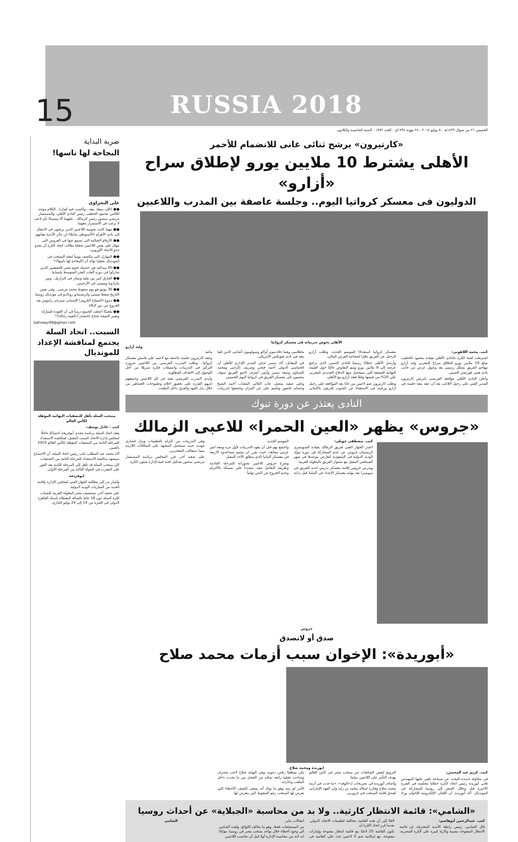RUSSIA 2018
15
الخميس ٢١ من شوال ١٤٣٩هـ - ٥ يوليو ٢٠١٨ - ٢٨ بؤونة ١٧٣٤ق - العدد ١٧٩٢ - السنة الخامسة والثلاثون
«كارتيرون» يرشح ثنائى غانى للانضمام للأحمر
الأهلى يشترط 10 ملايين يورو لإطلاق سراح «أزارو»
الدوليون فى معسكر كرواتيا اليوم.. وجلسة عاصفة بين المدرب واللاعبين
الأهلى يخوض تدريباته فى معسكر كرواتيا
وليد أزارو
كتب. محمد اللاهونى:
اشترطت لجنة الكرة بالنادى الأهلى بقيادة محمود الخطيب مبلغ 10 ملايين يورو لإطلاق سراح المغربى وليد أزارو مهاجم الفريق بشكل رسمى بعد وصول عرض من جانب نادى هيبى فورتشن الصينى.
وأعلن النادى الأهلى موافقة الفرنسى باتريس كارتيرون المدير الفنى على رحيل اللاعب بعد أن عقد معه جلسة فى معسكر كرواتيا استعدادًا للموسم الجديد، وطلب أزارو الرحيل عن الفريق نظرًا لضخامة العرض المالى.
وأرسل الأهلى خطابًا رسميًا للنادى الصينى الذى تراجع عرضه إلى 8 ملايين يورو ويتم التفاوض حاليًا حول القيمة النهائية للصفقة التى سيحصل منها الدفاع الجديدى المغربى على 20% من قيمتها وفقًا لعقد أزارو مع الأهلى.
وطلب كارتيرون ضم لاعبين من غانا بعد الموافقة على رحيل أزارو ورغبته فى الاستغناء عن الجنوب إفريقى باكامانى ماهلامبى وهما جلادسون أواكو وسولومون أشانتى الذين لعبا معه فى نادى فيونكس الأمريكى.
فى المقابل، أكد سمير عدلى المدير الإدارى للأهلى أن الخماسى الدولى أحمد فتحى وشريف إكرامى ومحمد الشناوى وسعد سمير وأيمن أشرف لاعبو الفريق سوف ينضمون إلى معسكر الفريق فى كرواتيا اليوم الخميس.
وعلى صعيد متصل، غاب الثلاثى المصاب أحمد الشيخ وحسام عاشور وباسم على عن المران وخضعوا لتدريبات مائية.
وعقد كارتيرون جلسة عاصفة مع لاعبيه على هامش معسكر كرواتيا.. وطلب المدرب الفرنسى من اللاعبين ضرورة التركيز فى التدريبات واستيعاب فكره سريعًا من أجل الوصول إلى الاهداف المطلوبة.
وأبدى المدرب الفرنسى ثقته فى كل اللاعبين وجميعهم لديهم القدرة على تحقيق احلام وطموحات الجماهير من خلال بذل الجهد والعرق داخل الملعب.
النادى يعتذر عن دورة تبوك
«جروس» يظهر «العين الحمرا» للاعبى الزمالك
كتب. مصطفى جويلى:
اعتذر الجهاز الفنى لفريق الزمالك بقيادة السويسرى كريستيان جروس عن عدم المشاركة فى دورة تبوك الودية الدولية فى السعودية لتعارض موعدها فى شهر أغسطس المقبل مع مشوار الفريق بالبطولة العربية.
ويدرس جروس إقامة معسكر تدريبي جديد للفريق فى سويسرا بعد نهاية معسكر الإعداد فى ألمانيا قبل بداية الموسم الجديد.
واجتمع بهم قبل أن يقود التدريبات لأول مرة ومعه امير عزمي مجاهد، حيث تقرر ان ينضم مساعدوه الاربعة في معسكر ألمانيا الذي ينطلق الأحد المقبل.
وشرح جروس للاعبين تصوراته للمرحلة القادمة وطريقة التعامل معه، مشدداً على تمسكه بالالتزام وعدم الخروج عن النص نهائياً.
وفى التدريبات من التزام بالتعليمات وبذل قصارى جهده، حيث سيحصل المجتهد على المكافآت اللازمة بينما سيعاقب المقصرين.
على صعيد آخر، قرر المجلس برئاسة المستشار مرتضى منصور تشكيل لجنة فنية لإدارة شئون الكرة.
جروس
صدق أو لاتصدق
«أبوريدة»: الإخوان سبب أزمات محمد صلاح
ابوريدة ومحمد صلاح
كتب. كريم عبد المحسن:
فى محاولة جديدة للبحث عن شماعة يلقى عليها المهندس هانى أبوريدة رئيس اتحاد الكرة خطايا مجلسه فى الفترة الأخيرة قبل وخلال السفر إلى روسيا للمشاركة فى المونديال، أكد أبوريدة، أن اللجان الإلكترونية للإخوان وراء الترويج لبعض الشائعات عن منتخب مصر فى كأس العالم بهدف التأثير على اللاعبين سلبيًا.
وأضاف أبوريدة فى تصريحات لـ«الوفد»: «ما حدث فى أزمة محمد صلاح وفكرة امتلاك محمد بن زايد ولى العهد الإماراتى لفندق إقامة المنتخب فى جروزنى.
يكن منطقيًا رفض دعوته، وفى النهاية صلاح لاعب محترف وصاحب عقلية رائعة تمكنه من الفصل بين ما يحدث داخل الملعب وخارجه.
الأمر لم ينته وهو ما يؤكد أنه يسعى لكشف الأخطاء التى تعرض لها المنتخب رغم الضغوط التى يتعرض لها.
«الشامي»: قائمة الانتظار كارثية.. ولا بد من محاسبة «الجبلاية» عن أحداث روسيا
كتب. عبدالرحمن أبوهاشم:
قال الشامي، رئيس رابطة الأندية المحترفة، إن قائمة الانتظار المفتوحة مصيبة وكارثة كبيرة على الكرة المصرية، لافتًا إلى أن هذه القائمة مخالفة لتعليمات الاتحاد الدولي، بعدما قرر اتحاد الكرة أن
تكون القائمة 25 لاعبًا مع قائمة انتظار مفتوحة وإمارات مفتوحة، مع إمكانية ضم 5 لاعبين جدد على القائمة فى انتقالات يناير.
من المستحقات فقط، وهو ما يخالف اللوائح. ولفت الشامي الى وجود أخطاء خلال تواجد منتخب مصر فى روسيا، مؤكدًا انه لابد من محاسبة الإدارة أولا قبل أن نحاسب اللاعبين.
الشامي
ضربة البداية
البجاحة لها ناسها!
على البحراوى
●● (اللى يبيعك بيعه.. واكسب فيه كمان).. الكلام موجه للكابتن محمود الخطيب رئيس النادى الأهلى، والمستشار مرتضى منصور رئيس الزمالك.. عليهما ألا يتمسكا بأى لاعب لا يرغب فى الاستمرار معهما.
●● مهما كانت نجومية اللاعبين الذين يرغبون فى الانتقال إلى نادى الأهرام (الأسيوطى سابقًا) لن تتأثر الأندية بغيابهم.
●● الأرقام الخيالية التى نسمع عنها فى العروض التى تنهال على بعض اللاعبين تجعلنا نطالب اتحاد الكرة أن يحذو حذو الاتحاد الأوروبى.
●● المهازل التى تتكشف يومياً لبعثة المنتخب فى المونديال تجعلنا نؤكد أن (البجاحة لها ناسها)!!
●● 45 ميدالية هى حصيلة نجوم مصر الحقيقيين الذين شاركوا فى دورة ألعاب البحر المتوسط بإسبانيا.
●● الفارق كبير بين بيليه ونيمار فى البرازيل.. وبين مارادونا وميسى فى الأرجنتين.
●● 30 يونيو هو يوم سقوط محمد مرسى.. وفى نفس التاريخ سقط ميسى وكريستيانو رونالدو فى مونديال روسيا.
●● دموع (السفاح الكروى) الإسبانى سيرجى راموس بعد الخروج من دور الـ16.
●● بلجيكا أعطت الجميع درساً فى أن العودة للمباراة وتغيير النتيجة تحتاج باختصار لـ(لعيبة رجالة)!!
bahrawy99@gmail.com
السبت.. اتحاد السلة يجتمع لمناقشة الإعداد للمونديال
منتخب السلة تأهل للتصفيات النهائية المؤهلة لكأس العالم
كتب - عادل يوسف:
يعقد اتحاد السلة برئاسة مجدى أبوفريخة اجتماعًا عاجلًا لمجلس إدارة الاتحاد السبت المقبل، لمناقشة الاستعداد للمرحلة الثانية من التصفيات المؤهلة لكأس العالم 2019 بالصين.
أكد محمد عبد المطلب نائب رئيس اتحاد السلة، أن الاجتماع سيشهد مناقشة الاستعداد للمرحلة الثانية من التصفيات.
كان منتخب السلة قد تأهل إلى المرحلة الثانية بعد الفوز على المغرب فى الجولة الثالثة من المرحلة الأولى.
ابوفريخة
وأشار بدر إلى مطالبة الجهاز الفنى لمجلس الإدارة بإقامة العديد من المباريات الودية الدولية.
على صعيد آخر، تستضيف مصر البطولة العربية للشباب لكرة السلة دون 18 عامًا بالصالة المغطاة باستاد القاهرة الدولى فى الفترة من 14 إلى 24 يوليو الجارى.